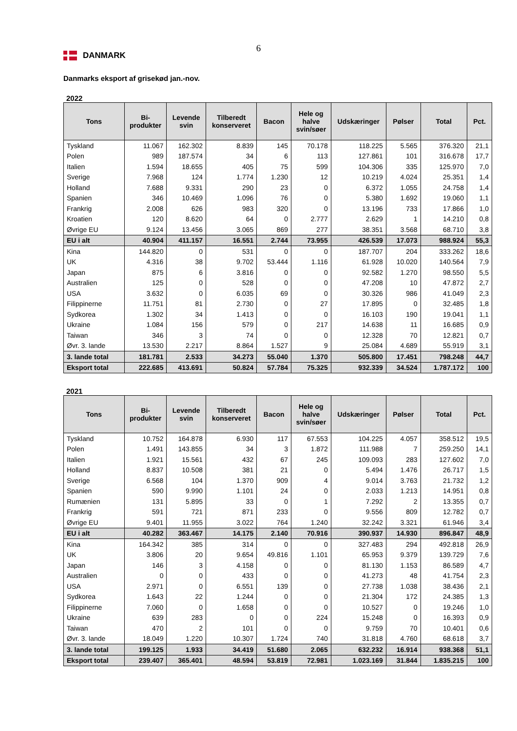6
DANMARK
Danmarks eksport af grisekød jan.-nov.
2022
| Tons | Bi- produkter | Levende svin | Tilberedt konserveret | Bacon | Hele og halve svin/søer | Udskæringer | Pølser | Total | Pct. |
| --- | --- | --- | --- | --- | --- | --- | --- | --- | --- |
| Tyskland | 11.067 | 162.302 | 8.839 | 145 | 70.178 | 118.225 | 5.565 | 376.320 | 21,1 |
| Polen | 989 | 187.574 | 34 | 6 | 113 | 127.861 | 101 | 316.678 | 17,7 |
| Italien | 1.594 | 18.655 | 405 | 75 | 599 | 104.306 | 335 | 125.970 | 7,0 |
| Sverige | 7.968 | 124 | 1.774 | 1.230 | 12 | 10.219 | 4.024 | 25.351 | 1,4 |
| Holland | 7.688 | 9.331 | 290 | 23 | 0 | 6.372 | 1.055 | 24.758 | 1,4 |
| Spanien | 346 | 10.469 | 1.096 | 76 | 0 | 5.380 | 1.692 | 19.060 | 1,1 |
| Frankrig | 2.008 | 626 | 983 | 320 | 0 | 13.196 | 733 | 17.866 | 1,0 |
| Kroatien | 120 | 8.620 | 64 | 0 | 2.777 | 2.629 | 1 | 14.210 | 0,8 |
| Øvrige EU | 9.124 | 13.456 | 3.065 | 869 | 277 | 38.351 | 3.568 | 68.710 | 3,8 |
| EU i alt | 40.904 | 411.157 | 16.551 | 2.744 | 73.955 | 426.539 | 17.073 | 988.924 | 55,3 |
| Kina | 144.820 | 0 | 531 | 0 | 0 | 187.707 | 204 | 333.262 | 18,6 |
| UK | 4.316 | 38 | 9.702 | 53.444 | 1.116 | 61.928 | 10.020 | 140.564 | 7,9 |
| Japan | 875 | 6 | 3.816 | 0 | 0 | 92.582 | 1.270 | 98.550 | 5,5 |
| Australien | 125 | 0 | 528 | 0 | 0 | 47.208 | 10 | 47.872 | 2,7 |
| USA | 3.632 | 0 | 6.035 | 69 | 0 | 30.326 | 986 | 41.049 | 2,3 |
| Filippinerne | 11.751 | 81 | 2.730 | 0 | 27 | 17.895 | 0 | 32.485 | 1,8 |
| Sydkorea | 1.302 | 34 | 1.413 | 0 | 0 | 16.103 | 190 | 19.041 | 1,1 |
| Ukraine | 1.084 | 156 | 579 | 0 | 217 | 14.638 | 11 | 16.685 | 0,9 |
| Taiwan | 346 | 3 | 74 | 0 | 0 | 12.328 | 70 | 12.821 | 0,7 |
| Øvr. 3. lande | 13.530 | 2.217 | 8.864 | 1.527 | 9 | 25.084 | 4.689 | 55.919 | 3,1 |
| 3. lande total | 181.781 | 2.533 | 34.273 | 55.040 | 1.370 | 505.800 | 17.451 | 798.248 | 44,7 |
| Eksport total | 222.685 | 413.691 | 50.824 | 57.784 | 75.325 | 932.339 | 34.524 | 1.787.172 | 100 |
2021
| Tons | Bi- produkter | Levende svin | Tilberedt konserveret | Bacon | Hele og halve svin/søer | Udskæringer | Pølser | Total | Pct. |
| --- | --- | --- | --- | --- | --- | --- | --- | --- | --- |
| Tyskland | 10.752 | 164.878 | 6.930 | 117 | 67.553 | 104.225 | 4.057 | 358.512 | 19,5 |
| Polen | 1.491 | 143.855 | 34 | 3 | 1.872 | 111.988 | 7 | 259.250 | 14,1 |
| Italien | 1.921 | 15.561 | 432 | 67 | 245 | 109.093 | 283 | 127.602 | 7,0 |
| Holland | 8.837 | 10.508 | 381 | 21 | 0 | 5.494 | 1.476 | 26.717 | 1,5 |
| Sverige | 6.568 | 104 | 1.370 | 909 | 4 | 9.014 | 3.763 | 21.732 | 1,2 |
| Spanien | 590 | 9.990 | 1.101 | 24 | 0 | 2.033 | 1.213 | 14.951 | 0,8 |
| Rumænien | 131 | 5.895 | 33 | 0 | 1 | 7.292 | 2 | 13.355 | 0,7 |
| Frankrig | 591 | 721 | 871 | 233 | 0 | 9.556 | 809 | 12.782 | 0,7 |
| Øvrige EU | 9.401 | 11.955 | 3.022 | 764 | 1.240 | 32.242 | 3.321 | 61.946 | 3,4 |
| EU i alt | 40.282 | 363.467 | 14.175 | 2.140 | 70.916 | 390.937 | 14.930 | 896.847 | 48,9 |
| Kina | 164.342 | 385 | 314 | 0 | 0 | 327.483 | 294 | 492.818 | 26,9 |
| UK | 3.806 | 20 | 9.654 | 49.816 | 1.101 | 65.953 | 9.379 | 139.729 | 7,6 |
| Japan | 146 | 3 | 4.158 | 0 | 0 | 81.130 | 1.153 | 86.589 | 4,7 |
| Australien | 0 | 0 | 433 | 0 | 0 | 41.273 | 48 | 41.754 | 2,3 |
| USA | 2.971 | 0 | 6.551 | 139 | 0 | 27.738 | 1.038 | 38.436 | 2,1 |
| Sydkorea | 1.643 | 22 | 1.244 | 0 | 0 | 21.304 | 172 | 24.385 | 1,3 |
| Filippinerne | 7.060 | 0 | 1.658 | 0 | 0 | 10.527 | 0 | 19.246 | 1,0 |
| Ukraine | 639 | 283 | 0 | 0 | 224 | 15.248 | 0 | 16.393 | 0,9 |
| Taiwan | 470 | 2 | 101 | 0 | 0 | 9.759 | 70 | 10.401 | 0,6 |
| Øvr. 3. lande | 18.049 | 1.220 | 10.307 | 1.724 | 740 | 31.818 | 4.760 | 68.618 | 3,7 |
| 3. lande total | 199.125 | 1.933 | 34.419 | 51.680 | 2.065 | 632.232 | 16.914 | 938.368 | 51,1 |
| Eksport total | 239.407 | 365.401 | 48.594 | 53.819 | 72.981 | 1.023.169 | 31.844 | 1.835.215 | 100 |